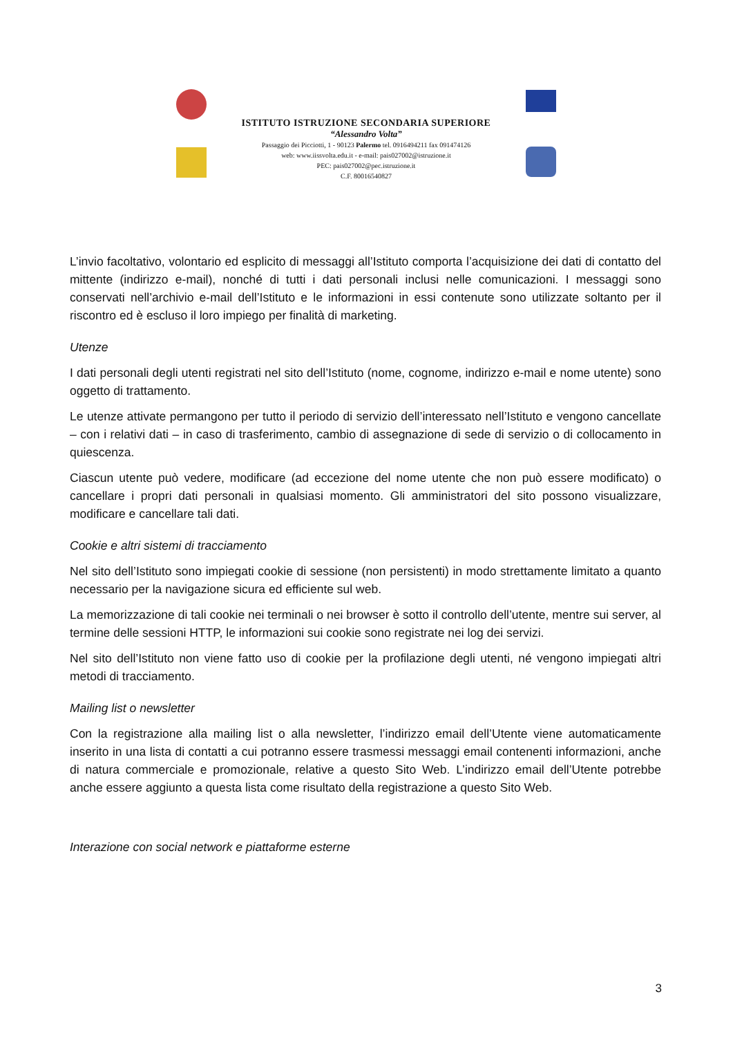ISTITUTO ISTRUZIONE SECONDARIA SUPERIORE
“Alessandro Volta”
Passaggio dei Picciotti, 1 - 90123 Palermo tel. 0916494211 fax 091474126
web: www.iissvolta.edu.it - e-mail: pais027002@istruzione.it
PEC: pais027002@pec.istruzione.it
C.F. 80016540827
L’invio facoltativo, volontario ed esplicito di messaggi all’Istituto comporta l’acquisizione dei dati di contatto del mittente (indirizzo e-mail), nonché di tutti i dati personali inclusi nelle comunicazioni. I messaggi sono conservati nell’archivio e-mail dell’Istituto e le informazioni in essi contenute sono utilizzate soltanto per il riscontro ed è escluso il loro impiego per finalità di marketing.
Utenze
I dati personali degli utenti registrati nel sito dell’Istituto (nome, cognome, indirizzo e-mail e nome utente) sono oggetto di trattamento.
Le utenze attivate permangono per tutto il periodo di servizio dell’interessato nell’Istituto e vengono cancellate – con i relativi dati – in caso di trasferimento, cambio di assegnazione di sede di servizio o di collocamento in quiescenza.
Ciascun utente può vedere, modificare (ad eccezione del nome utente che non può essere modificato) o cancellare i propri dati personali in qualsiasi momento. Gli amministratori del sito possono visualizzare, modificare e cancellare tali dati.
Cookie e altri sistemi di tracciamento
Nel sito dell’Istituto sono impiegati cookie di sessione (non persistenti) in modo strettamente limitato a quanto necessario per la navigazione sicura ed efficiente sul web.
La memorizzazione di tali cookie nei terminali o nei browser è sotto il controllo dell’utente, mentre sui server, al termine delle sessioni HTTP, le informazioni sui cookie sono registrate nei log dei servizi.
Nel sito dell’Istituto non viene fatto uso di cookie per la profilazione degli utenti, né vengono impiegati altri metodi di tracciamento.
Mailing list o newsletter
Con la registrazione alla mailing list o alla newsletter, l’indirizzo email dell’Utente viene automaticamente inserito in una lista di contatti a cui potranno essere trasmessi messaggi email contenenti informazioni, anche di natura commerciale e promozionale, relative a questo Sito Web. L’indirizzo email dell’Utente potrebbe anche essere aggiunto a questa lista come risultato della registrazione a questo Sito Web.
Interazione con social network e piattaforme esterne
3